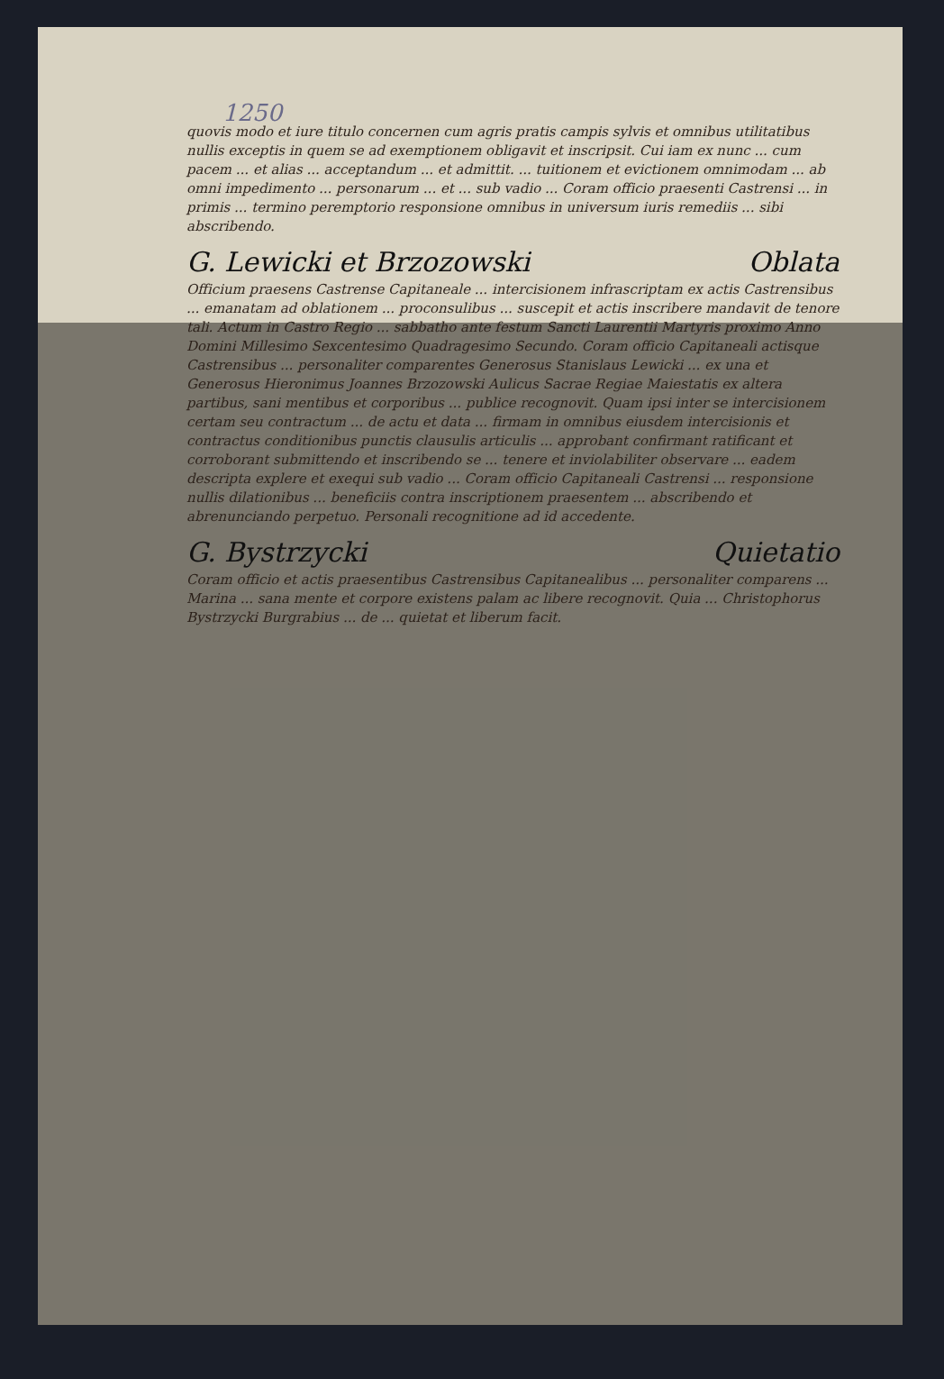1250
quovis modo et iure titulo concernen cum agris pratis campis sylvis et omnibus utilitatibus nullis exceptis in quem se ad exemptionem obligavit et inscripsit. Cui iam ex nunc ... cum pacem ... et alias ... acceptandum ... et admittit. ... tuitionem et evictionem omnimodam ... ab omni impedimento ... personarum ... et ... sub vadio ... Coram officio praesenti Castrensi ... in primis ... termino peremptorio responsione omnibus in universum iuris remediis ... sibi abscribendo.
G. Lewicki et Brzozowski Oblata
Officium praesens Castrense Capitaneale ... intercisionem infrascriptam ex actis Castrensibus ... emanatam ad oblationem ... proconsulibus ... suscepit et actis inscribere mandavit de tenore tali. Actum in Castro Regio ... sabbatho ante festum Sancti Laurentii Martyris proximo Anno Domini Millesimo Sexcentesimo Quadragesimo Secundo. Coram officio Capitaneali actisque Castrensibus ... personaliter comparentes Generosus Stanislaus Lewicki ... ex una et Generosus Hieronimus Joannes Brzozowski Aulicus Sacrae Regiae Maiestatis ex altera partibus, sani mentibus et corporibus ... publice recognovit. Quam ipsi inter se intercisionem certam seu contractum ... de actu et data ... firmam in omnibus eiusdem intercisionis et contractus conditionibus punctis clausulis articulis ... approbant confirmant ratificant et corroborant submittendo et inscribendo se ... tenere et inviolabiliter observare ... eadem descripta explere et exequi sub vadio ... Coram officio Capitaneali Castrensi ... responsione nullis dilationibus ... beneficiis contra inscriptionem praesentem ... abscribendo et abrenunciando perpetuo. Personali recognitione ad id accedente.
G. Bystrzycki Quietatio
Coram officio et actis praesentibus Castrensibus Capitanealibus ... personaliter comparens ... Marina ... sana mente et corpore existens palam ac libere recognovit. Quia ... Christophorus Bystrzycki Burgrabius ... de ... quietat et liberum facit.